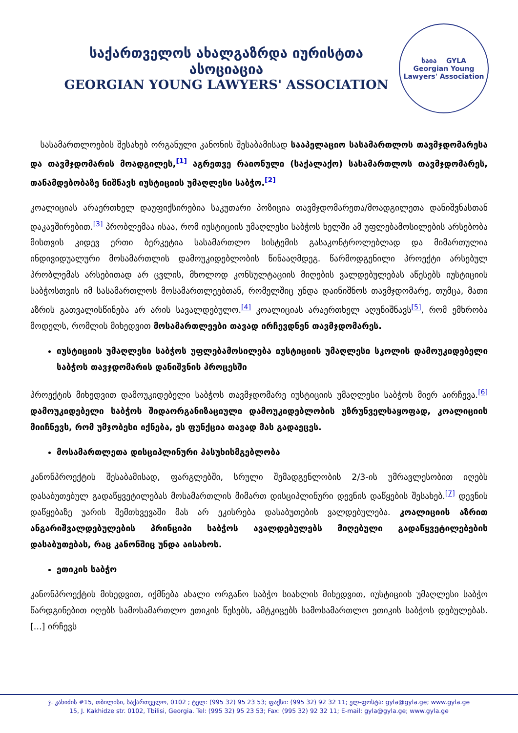საქართველოს ახალგაზრდა იურისტთა ასოციაცია
GEORGIAN YOUNG LAWYERS' ASSOCIATION
საია GYLA
Georgian Young Lawyers' Association
სასამართლოების შესახებ ორგანული კანონის შესაბამისად სააპელაციო სასამართლოს თავმჯდომარესა და თავმჯდომარის მოადგილეს,<sup>[1]</sup> აგრეთვე რაიონული (საქალაქო) სასამართლოს თავმჯდომარეს, თანამდებობაზე ნიშნავს იუსტიციის უმაღლესი საბჭო.<sup>[2]</sup>
კოალიციას არაერთხელ დაუფიქსირებია საკუთარი პოზიცია თავმჯდომარეთა/მოადგილეთა დანიშვნასთან დაკავშირებით.<sup>[3]</sup> პრობლემაა ისაა, რომ იუსტიციის უმაღლესი საბჭოს ხელში ამ უფლებამოსილების არსებობა მისთვის კიდევ ერთი ბერკეტია სასამართლო სისტემის გასაკონტროლებლად და მიმართულია ინდივიდუალური მოსამართლის დამოუკიდებლობის წინააღმდეგ. წარმოდგენილი პროექტი არსებულ პრობლემას არსებითად არ ცვლის, მხოლოდ კონსულტაციის მიღების ვალდებულებას აწესებს იუსტიციის საბჭოსთვის იმ სასამართლოს მოსამართლეებთან, რომელშიც უნდა დაინიშნოს თავმჯდომარე, თუმცა, მათი აზრის გათვალისწინება არ არის სავალდებულო.<sup>[4]</sup> კოალიციას არაერთხელ აღუნიშნავს<sup>[5]</sup>, რომ ემხრობა მოდელს, რომლის მიხედვით მოსამართლეები თავად ირჩევდნენ თავმჯდომარეს.
იუსტიციის უმაღლესი საბჭოს უფლებამოსილება იუსტიციის უმაღლესი სკოლის დამოუკიდებელი საბჭოს თავჯდომარის დანიშვნის პროცესში
პროექტის მიხედვით დამოუკიდებელი საბჭოს თავმჯდომარე იუსტიციის უმაღლესი საბჭოს მიერ აირჩევა.<sup>[6]</sup> დამოუკიდებელი საბჭოს შიდაორგანიზაციული დამოუკიდებლობის უზრუნველსაყოფად, კოალიციის მიიჩნევს, რომ უმჯობესი იქნება, ეს ფუნქცია თავად მას გადაეცეს.
მოსამართლეთა დისციპლინური პასუხისმგებლობა
კანონპროექტის შესაბამისად, ფარგლებში, სრული შემადგენლობის 2/3-ის უმრავლესობით იღებს დასაბუთებულ გადაწყვეტილებას მოსამართლის მიმართ დისციპლინური დევნის დაწყების შესახებ.<sup>[7]</sup> დევნის დაწყებაზე უარის შემთხვევაში მას არ ეკისრება დასაბუთების ვალდებულება. კოალიციის აზრით ანგარიშვალდებულების პრინციპი საბჭოს ავალდებულებს მიღებული გადაწყვეტილებების დასაბუთებას, რაც კანონშიც უნდა აისახოს.
ეთიკის საბჭო
კანონპროექტის მიხედვით, იქმნება ახალი ორგანო საბჭო სიახლის მიხედვით, იუსტიციის უმაღლესი საბჭო წარდგინებით იღებს სამოსამართლო ეთიკის წესებს, ამტკიცებს სამოსამართლო ეთიკის საბჭოს დებულებას. [...] ირჩევს
ჯ. კახიძის #15, თბილისი, საქართველო, 0102 ; ტელ: (995 32) 95 23 53; ფაქსი: (995 32) 92 32 11; ელ-ფოსტა: gyla@gyla.ge; www.gyla.ge
15, J. Kakhidze str. 0102, Tbilisi, Georgia. Tel: (995 32) 95 23 53; Fax: (995 32) 92 32 11; E-mail: gyla@gyla.ge; www.gyla.ge